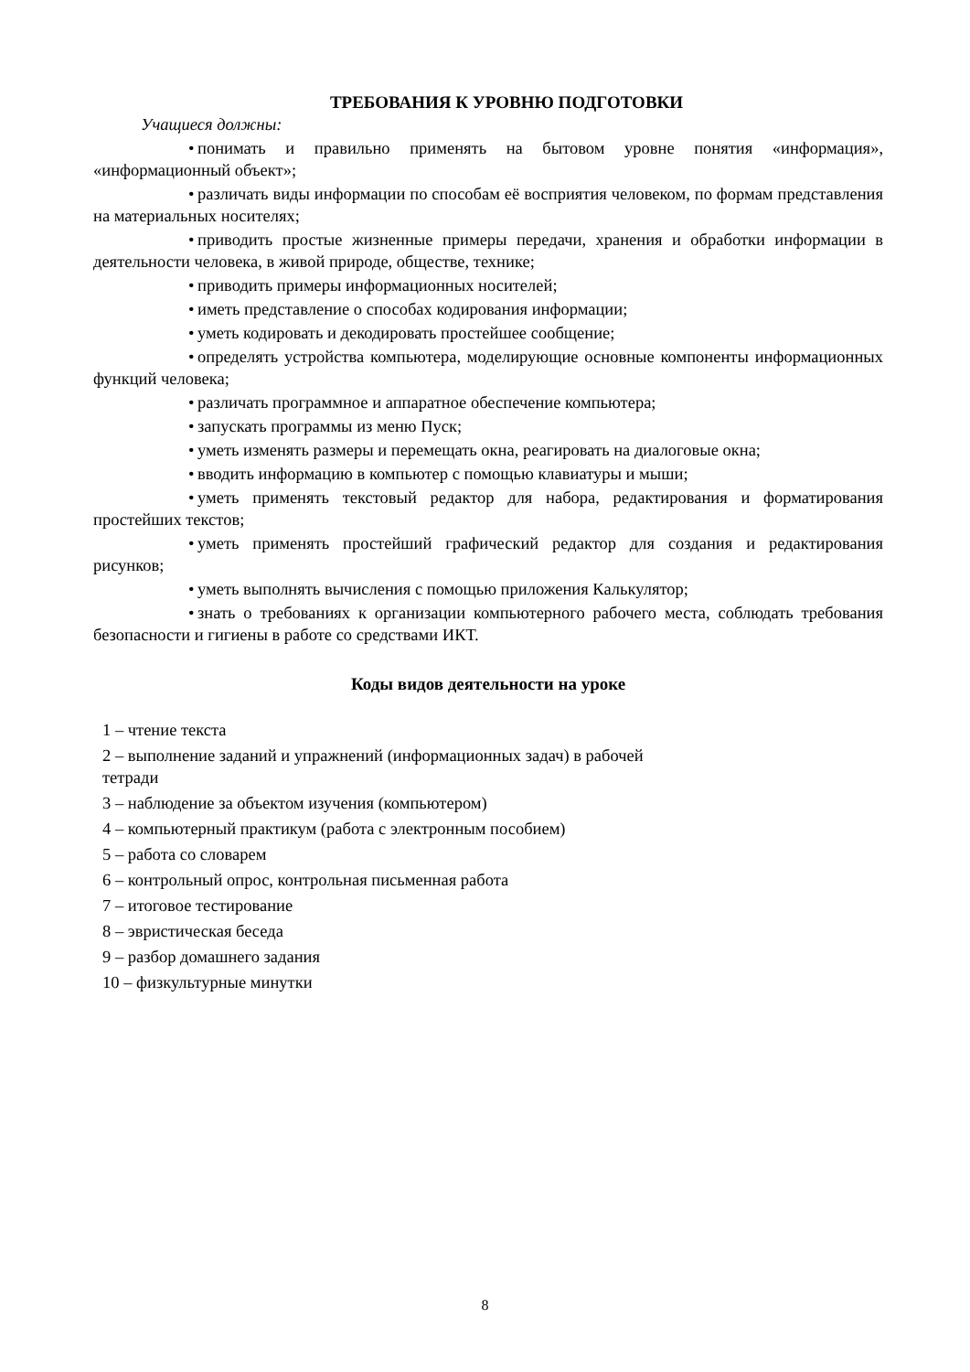ТРЕБОВАНИЯ К УРОВНЮ ПОДГОТОВКИ
Учащиеся должны:
• понимать и правильно применять на бытовом уровне понятия «информация», «информационный объект»;
• различать виды информации по способам её восприятия человеком, по формам представления на материальных носителях;
• приводить простые жизненные примеры передачи, хранения и обработки информации в деятельности человека, в живой природе, обществе, технике;
• приводить примеры информационных носителей;
• иметь представление о способах кодирования информации;
• уметь кодировать и декодировать простейшее сообщение;
• определять устройства компьютера, моделирующие основные компоненты информационных функций человека;
• различать программное и аппаратное обеспечение компьютера;
• запускать программы из меню Пуск;
• уметь изменять размеры и перемещать окна, реагировать на диалоговые окна;
• вводить информацию в компьютер с помощью клавиатуры и мыши;
• уметь применять текстовый редактор для набора, редактирования и форматирования простейших текстов;
• уметь применять простейший графический редактор для создания и редактирования рисунков;
• уметь выполнять вычисления с помощью приложения Калькулятор;
• знать о требованиях к организации компьютерного рабочего места, соблюдать требования безопасности и гигиены в работе со средствами ИКТ.
Коды видов деятельности на уроке
1 – чтение текста
2 – выполнение заданий и упражнений (информационных задач) в рабочей
тетради
3 – наблюдение за объектом изучения (компьютером)
4 – компьютерный практикум (работа с электронным пособием)
5 – работа со словарем
6 – контрольный опрос, контрольная письменная работа
7 – итоговое тестирование
8 – эвристическая беседа
9 – разбор домашнего задания
10 – физкультурные минутки
8